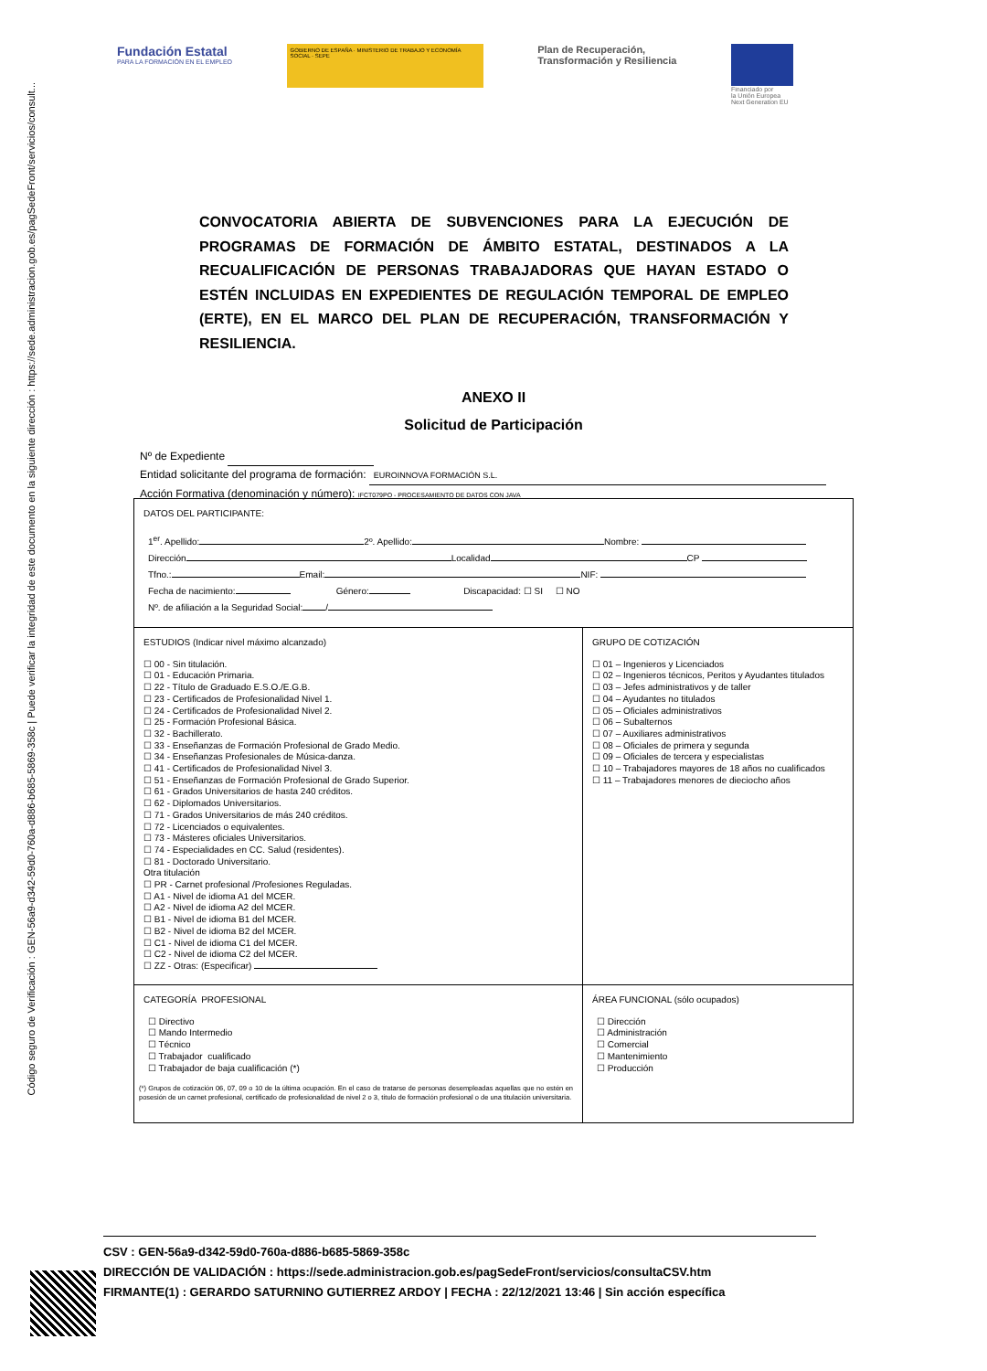Código seguro de Verificación : GEN-56a9-d342-59d0-760a-d886-b685-5869-358c | Puede verificar la integridad de este documento en la siguiente dirección : https://sede.administracion.gob.es/pagSedeFront/servicios/consult...
Fundación Estatal
PARA LA FORMACIÓN EN EL EMPLEO
GOBIERNO DE ESPAÑA · MINISTERIO DE TRABAJO Y ECONOMÍA SOCIAL · SEPE
Plan de Recuperación,
Transformación y Resiliencia
Financiado por
la Unión Europea
Next Generation EU
CONVOCATORIA ABIERTA DE SUBVENCIONES PARA LA EJECUCIÓN DE PROGRAMAS DE FORMACIÓN DE ÁMBITO ESTATAL, DESTINADOS A LA RECUALIFICACIÓN DE PERSONAS TRABAJADORAS QUE HAYAN ESTADO O ESTÉN INCLUIDAS EN EXPEDIENTES DE REGULACIÓN TEMPORAL DE EMPLEO (ERTE), EN EL MARCO DEL PLAN DE RECUPERACIÓN, TRANSFORMACIÓN Y RESILIENCIA.
ANEXO II
Solicitud de Participación
Nº de Expediente
Entidad solicitante del programa de formación: EUROINNOVA FORMACIÓN S.L.
Acción Formativa (denominación y número): IFCT079PO - PROCESAMIENTO DE DATOS CON JAVA
DATOS DEL PARTICIPANTE:
1<sup>er</sup>. Apellido: 2º. Apellido: Nombre:
Dirección Localidad CP
Tfno.: Email: NIF:
Fecha de nacimiento: Género: Discapacidad: ☐ SI ☐ NO
Nº. de afiliación a la Seguridad Social: /
ESTUDIOS (Indicar nivel máximo alcanzado)
☐ 00 - Sin titulación.
☐ 01 - Educación Primaria.
☐ 22 - Título de Graduado E.S.O./E.G.B.
☐ 23 - Certificados de Profesionalidad Nivel 1.
☐ 24 - Certificados de Profesionalidad Nivel 2.
☐ 25 - Formación Profesional Básica.
☐ 32 - Bachillerato.
☐ 33 - Enseñanzas de Formación Profesional de Grado Medio.
☐ 34 - Enseñanzas Profesionales de Música-danza.
☐ 41 - Certificados de Profesionalidad Nivel 3.
☐ 51 - Enseñanzas de Formación Profesional de Grado Superior.
☐ 61 - Grados Universitarios de hasta 240 créditos.
☐ 62 - Diplomados Universitarios.
☐ 71 - Grados Universitarios de más 240 créditos.
☐ 72 - Licenciados o equivalentes.
☐ 73 - Másteres oficiales Universitarios.
☐ 74 - Especialidades en CC. Salud (residentes).
☐ 81 - Doctorado Universitario.
Otra titulación
☐ PR - Carnet profesional /Profesiones Reguladas.
☐ A1 - Nivel de idioma A1 del MCER.
☐ A2 - Nivel de idioma A2 del MCER.
☐ B1 - Nivel de idioma B1 del MCER.
☐ B2 - Nivel de idioma B2 del MCER.
☐ C1 - Nivel de idioma C1 del MCER.
☐ C2 - Nivel de idioma C2 del MCER.
☐ ZZ - Otras: (Especificar)
GRUPO DE COTIZACIÓN
☐ 01 – Ingenieros y Licenciados
☐ 02 – Ingenieros técnicos, Peritos y Ayudantes titulados
☐ 03 – Jefes administrativos y de taller
☐ 04 – Ayudantes no titulados
☐ 05 – Oficiales administrativos
☐ 06 – Subalternos
☐ 07 – Auxiliares administrativos
☐ 08 – Oficiales de primera y segunda
☐ 09 – Oficiales de tercera y especialistas
☐ 10 – Trabajadores mayores de 18 años no cualificados
☐ 11 – Trabajadores menores de dieciocho años
CATEGORÍA PROFESIONAL
☐ Directivo
☐ Mando Intermedio
☐ Técnico
☐ Trabajador cualificado
☐ Trabajador de baja cualificación (*)
(*) Grupos de cotización 06, 07, 09 o 10 de la última ocupación. En el caso de tratarse de personas desempleadas aquellas que no estén en posesión de un carnet profesional, certificado de profesionalidad de nivel 2 o 3, título de formación profesional o de una titulación universitaria.
ÁREA FUNCIONAL (sólo ocupados)
☐ Dirección
☐ Administración
☐ Comercial
☐ Mantenimiento
☐ Producción
CSV : GEN-56a9-d342-59d0-760a-d886-b685-5869-358c
DIRECCIÓN DE VALIDACIÓN : https://sede.administracion.gob.es/pagSedeFront/servicios/consultaCSV.htm
FIRMANTE(1) : GERARDO SATURNINO GUTIERREZ ARDOY | FECHA : 22/12/2021 13:46 | Sin acción específica